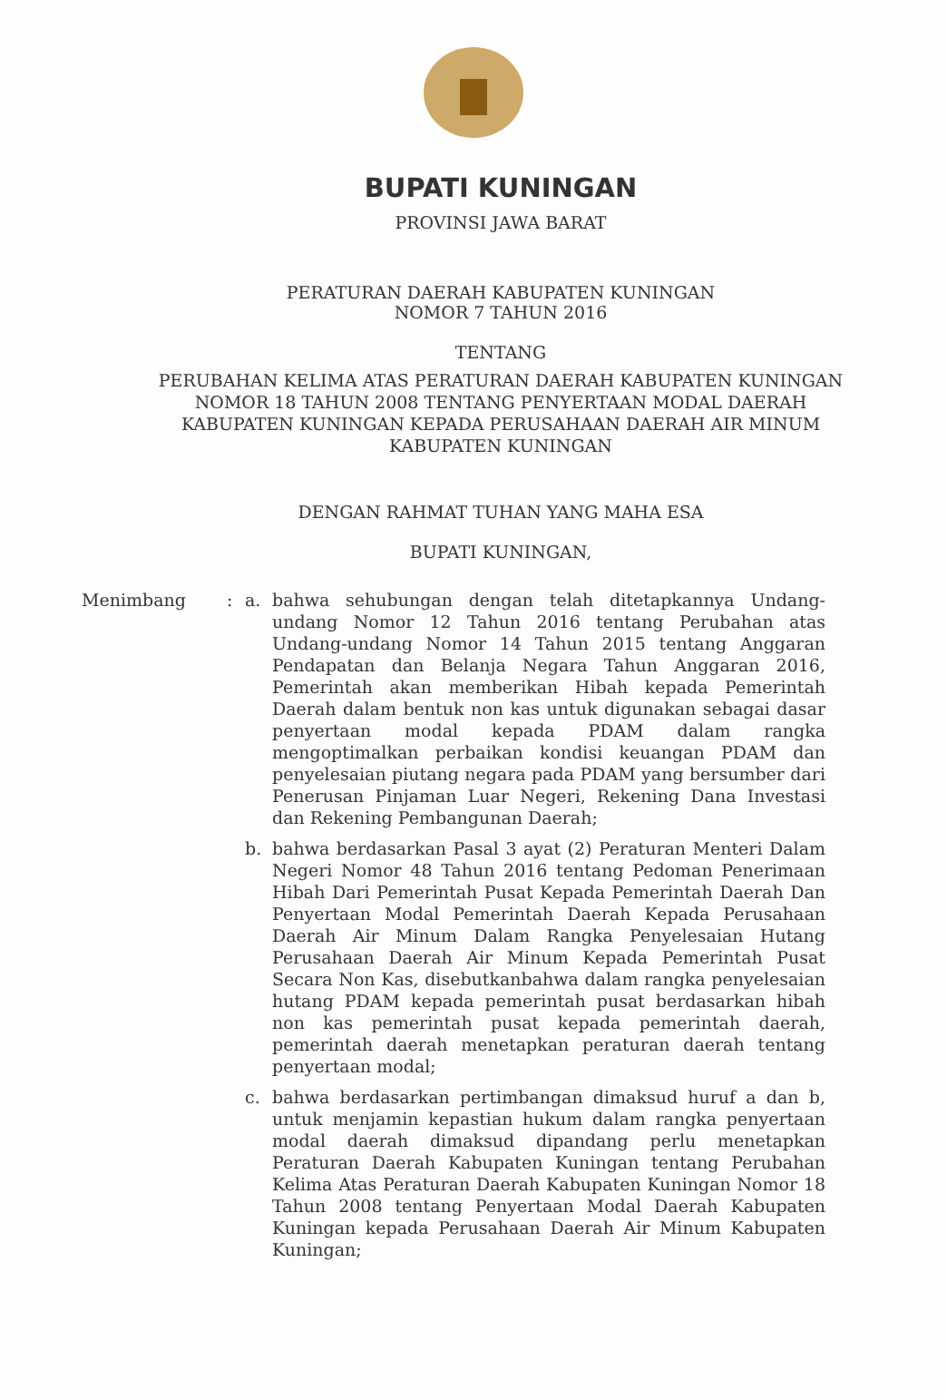BUPATI KUNINGAN
PROVINSI JAWA BARAT
PERATURAN DAERAH KABUPATEN KUNINGAN
NOMOR 7 TAHUN 2016
TENTANG
PERUBAHAN KELIMA ATAS PERATURAN DAERAH KABUPATEN KUNINGAN
NOMOR 18 TAHUN 2008 TENTANG PENYERTAAN MODAL DAERAH
KABUPATEN KUNINGAN KEPADA PERUSAHAAN DAERAH AIR MINUM
KABUPATEN KUNINGAN
DENGAN RAHMAT TUHAN YANG MAHA ESA
BUPATI KUNINGAN,
Menimbang : a. bahwa sehubungan dengan telah ditetapkannya Undang-undang Nomor 12 Tahun 2016 tentang Perubahan atas Undang-undang Nomor 14 Tahun 2015 tentang Anggaran Pendapatan dan Belanja Negara Tahun Anggaran 2016, Pemerintah akan memberikan Hibah kepada Pemerintah Daerah dalam bentuk non kas untuk digunakan sebagai dasar penyertaan modal kepada PDAM dalam rangka mengoptimalkan perbaikan kondisi keuangan PDAM dan penyelesaian piutang negara pada PDAM yang bersumber dari Penerusan Pinjaman Luar Negeri, Rekening Dana Investasi dan Rekening Pembangunan Daerah;
b. bahwa berdasarkan Pasal 3 ayat (2) Peraturan Menteri Dalam Negeri Nomor 48 Tahun 2016 tentang Pedoman Penerimaan Hibah Dari Pemerintah Pusat Kepada Pemerintah Daerah Dan Penyertaan Modal Pemerintah Daerah Kepada Perusahaan Daerah Air Minum Dalam Rangka Penyelesaian Hutang Perusahaan Daerah Air Minum Kepada Pemerintah Pusat Secara Non Kas, disebutkanbahwa dalam rangka penyelesaian hutang PDAM kepada pemerintah pusat berdasarkan hibah non kas pemerintah pusat kepada pemerintah daerah, pemerintah daerah menetapkan peraturan daerah tentang penyertaan modal;
c. bahwa berdasarkan pertimbangan dimaksud huruf a dan b, untuk menjamin kepastian hukum dalam rangka penyertaan modal daerah dimaksud dipandang perlu menetapkan Peraturan Daerah Kabupaten Kuningan tentang Perubahan Kelima Atas Peraturan Daerah Kabupaten Kuningan Nomor 18 Tahun 2008 tentang Penyertaan Modal Daerah Kabupaten Kuningan kepada Perusahaan Daerah Air Minum Kabupaten Kuningan;